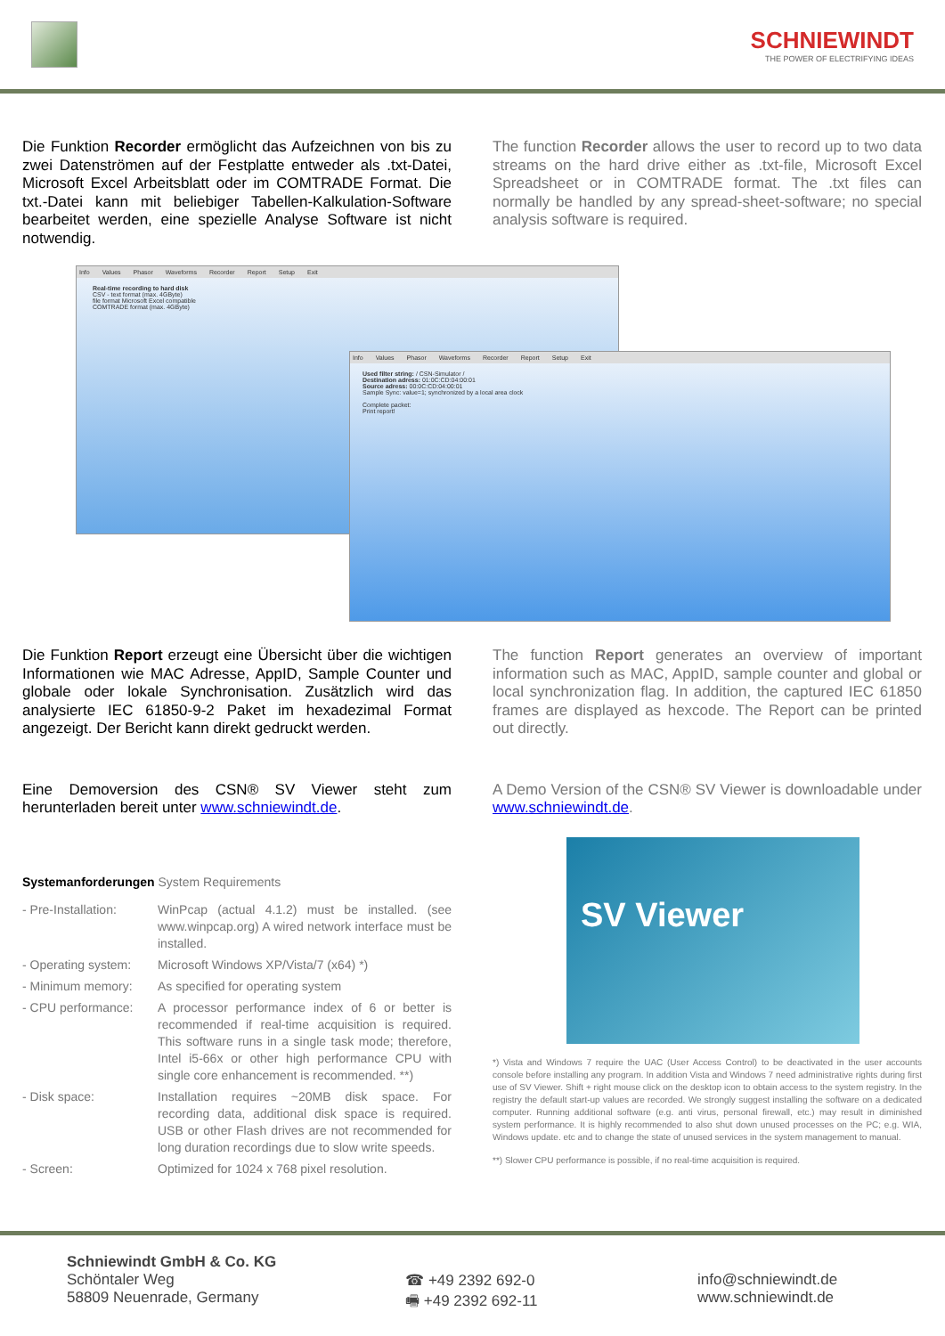SCHNIEWINDT
THE POWER OF ELECTRIFYING IDEAS
Die Funktion Recorder ermöglicht das Aufzeichnen von bis zu zwei Datenströmen auf der Festplatte entweder als .txt-Datei, Microsoft Excel Arbeitsblatt oder im COMTRADE Format. Die txt.-Datei kann mit beliebiger Tabellen-Kalkulation-Software bearbeitet werden, eine spezielle Analyse Software ist nicht notwendig.
The function Recorder allows the user to record up to two data streams on the hard drive either as .txt-file, Microsoft Excel Spreadsheet or in COMTRADE format. The .txt files can normally be handled by any spread-sheet-software; no special analysis software is required.
Info Values Phasor Waveforms Recorder Report Setup Exit
Real-time recording to hard disk
CSV - text format (max. 4GByte)
file format Microsoft Excel compatible
COMTRADE format (max. 4GByte)
Info Values Phasor Waveforms Recorder Report Setup Exit
Used filter string: / CSN-Simulator /
Destination adress: 01:0C:CD:04:00:01
Source adress: 00:0C:CD:04:00:01
Sample Sync: value=1; synchronized by a local area clock
Complete packet:
Print report!
Die Funktion Report erzeugt eine Übersicht über die wichtigen Informationen wie MAC Adresse, AppID, Sample Counter und globale oder lokale Synchronisation. Zusätzlich wird das analysierte IEC 61850-9-2 Paket im hexadezimal Format angezeigt. Der Bericht kann direkt gedruckt werden.
The function Report generates an overview of important information such as MAC, AppID, sample counter and global or local synchronization flag. In addition, the captured IEC 61850 frames are displayed as hexcode. The Report can be printed out directly.
Eine Demoversion des CSN® SV Viewer steht zum herunterladen bereit unter www.schniewindt.de.
A Demo Version of the CSN® SV Viewer is downloadable under www.schniewindt.de.
Systemanforderungen System Requirements
| - Pre-Installation: | WinPcap (actual 4.1.2) must be installed. (see www.winpcap.org) A wired network interface must be installed. |
| - Operating system: | Microsoft Windows XP/Vista/7 (x64) *) |
| - Minimum memory: | As specified for operating system |
| - CPU performance: | A processor performance index of 6 or better is recommended if real-time acquisition is required. This software runs in a single task mode; therefore, Intel i5-66x or other high performance CPU with single core enhancement is recommended. **) |
| - Disk space: | Installation requires ~20MB disk space. For recording data, additional disk space is required. USB or other Flash drives are not recommended for long duration recordings due to slow write speeds. |
| - Screen: | Optimized for 1024 x 768 pixel resolution. |
SV Viewer
*) Vista and Windows 7 require the UAC (User Access Control) to be deactivated in the user accounts console before installing any program. In addition Vista and Windows 7 need administrative rights during first use of SV Viewer. Shift + right mouse click on the desktop icon to obtain access to the system registry. In the registry the default start-up values are recorded. We strongly suggest installing the software on a dedicated computer. Running additional software (e.g. anti virus, personal firewall, etc.) may result in diminished system performance. It is highly recommended to also shut down unused processes on the PC; e.g. WIA, Windows update. etc and to change the state of unused services in the system management to manual.
**) Slower CPU performance is possible, if no real-time acquisition is required.
Schniewindt GmbH & Co. KG
Schöntaler Weg
58809 Neuenrade, Germany
☎ +49 2392 692-0
🖷 +49 2392 692-11
info@schniewindt.de
www.schniewindt.de